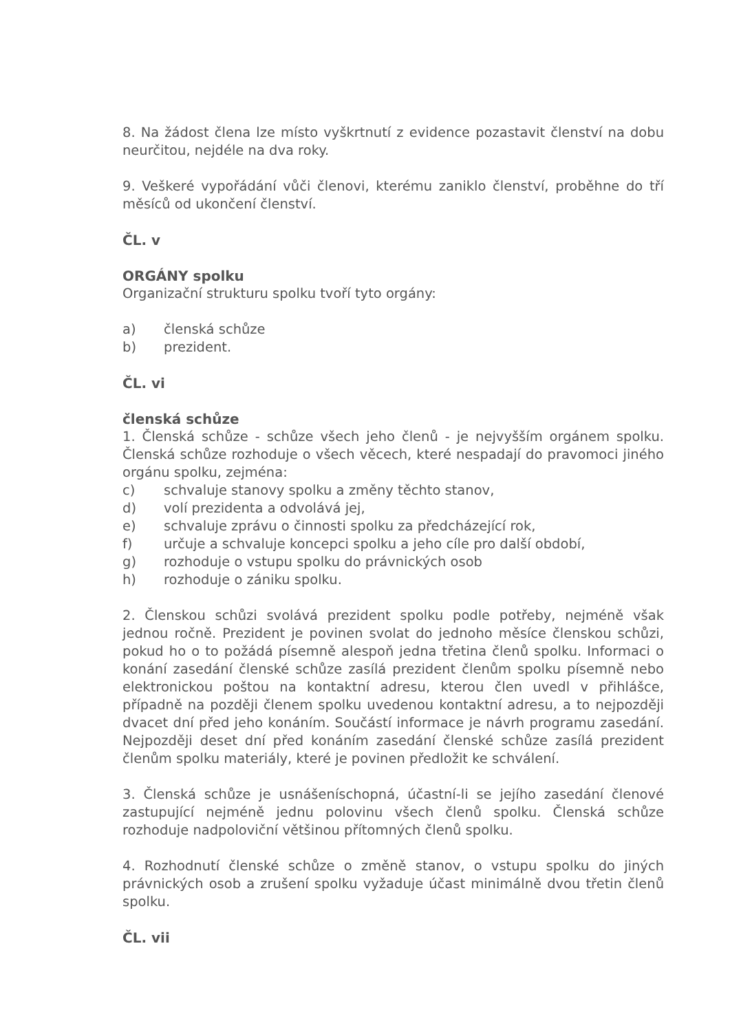8. Na žádost člena lze místo vyškrtnutí z evidence pozastavit členství na dobu neurčitou, nejdéle na dva roky.
9. Veškeré vypořádání vůči členovi, kterému zaniklo členství, proběhne do tří měsíců od ukončení členství.
ČL. v
ORGÁNY spolku
Organizační strukturu spolku tvoří tyto orgány:
a) členská schůze
b) prezident.
ČL. vi
členská schůze
1. Členská schůze - schůze všech jeho členů - je nejvyšším orgánem spolku. Členská schůze rozhoduje o všech věcech, které nespadají do pravomoci jiného orgánu spolku, zejména:
c) schvaluje stanovy spolku a změny těchto stanov,
d) volí prezidenta a odvolává jej,
e) schvaluje zprávu o činnosti spolku za předcházející rok,
f) určuje a schvaluje koncepci spolku a jeho cíle pro další období,
g) rozhoduje o vstupu spolku do právnických osob
h) rozhoduje o zániku spolku.
2. Členskou schůzi svolává prezident spolku podle potřeby, nejméně však jednou ročně. Prezident je povinen svolat do jednoho měsíce členskou schůzi, pokud ho o to požádá písemně alespoň jedna třetina členů spolku. Informaci o konání zasedání členské schůze zasílá prezident členům spolku písemně nebo elektronickou poštou na kontaktní adresu, kterou člen uvedl v přihlášce, případně na později členem spolku uvedenou kontaktní adresu, a to nejpozději dvacet dní před jeho konáním. Součástí informace je návrh programu zasedání. Nejpozději deset dní před konáním zasedání členské schůze zasílá prezident členům spolku materiály, které je povinen předložit ke schválení.
3. Členská schůze je usnášeníschopná, účastní-li se jejího zasedání členové zastupující nejméně jednu polovinu všech členů spolku. Členská schůze rozhoduje nadpoloviční většinou přítomných členů spolku.
4. Rozhodnutí členské schůze o změně stanov, o vstupu spolku do jiných právnických osob a zrušení spolku vyžaduje účast minimálně dvou třetin členů spolku.
ČL. vii